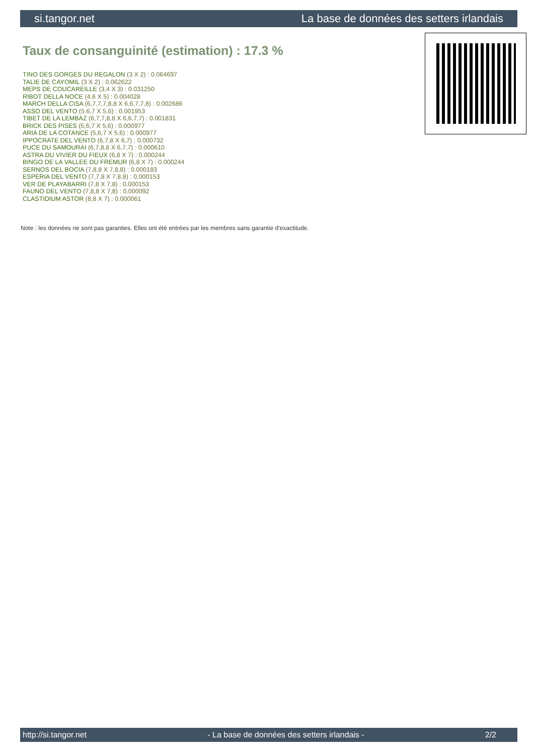si.tangor.net La base de données des setters irlandais
Taux de consanguinité (estimation) : 17.3 %
TINO DES GORGES DU REGALON (3 X 2) : 0.064697
TALIE DE CAYOMIL (3 X 2) : 0.062622
MEPS DE COUCAREILLE (3,4 X 3) : 0.031250
RIBOT DELLA NOCE (4,6 X 5) : 0.004028
MARCH DELLA CISA (6,7,7,7,8,8 X 6,6,7,7,8) : 0.002686
ASSO DEL VENTO (5,6,7 X 5,6) : 0.001953
TIBET DE LA LEMBAZ (6,7,7,8,8 X 6,6,7,7) : 0.001831
BRICK DES PISES (5,6,7 X 5,6) : 0.000977
ARIA DE LA COTANCE (5,6,7 X 5,6) : 0.000977
IPPOCRATE DEL VENTO (6,7,8 X 6,7) : 0.000732
PUCE DU SAMOURAI (6,7,8,8 X 6,7,7) : 0.000610
ASTRA DU VIVIER DU FIEUX (6,8 X 7) : 0.000244
BINGO DE LA VALLEE DU FREMUR (6,8 X 7) : 0.000244
SERNOS DEL BOCIA (7,8,8 X 7,8,8) : 0.000183
ESPERIA DEL VENTO (7,7,8 X 7,8,8) : 0.000153
VER DE PLAYABARRI (7,8 X 7,8) : 0.000153
FAUNO DEL VENTO (7,8,8 X 7,8) : 0.000092
CLASTIDIUM ASTOR (8,8 X 7) : 0.000061
Note : les données ne sont pas garanties. Elles ont été entrées par les membres sans garantie d'exactitude.
http://si.tangor.net - La base de données des setters irlandais - 2/2